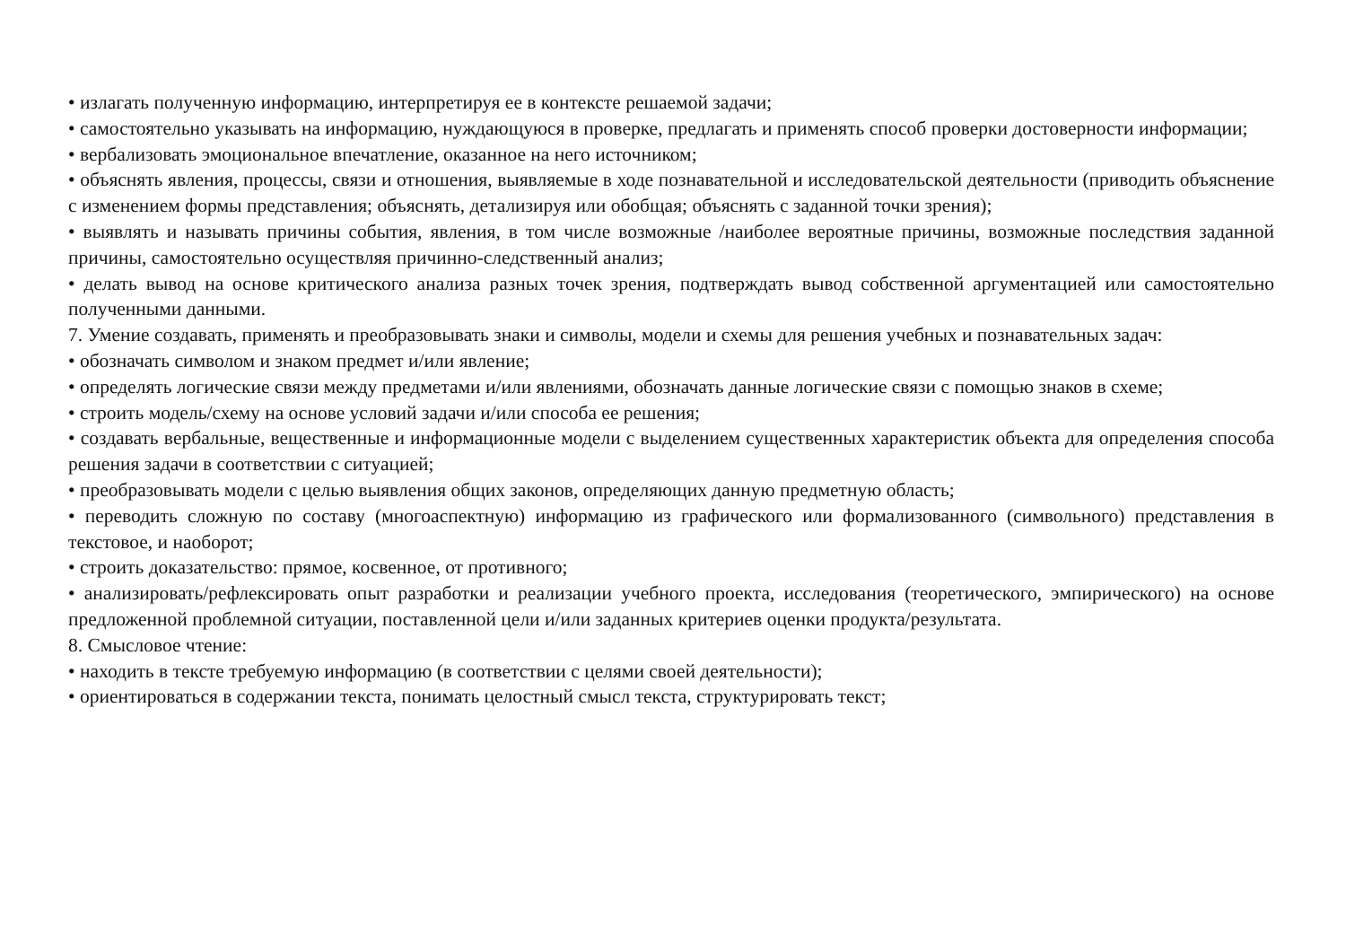• излагать полученную информацию, интерпретируя ее в контексте решаемой задачи;
• самостоятельно указывать на информацию, нуждающуюся в проверке, предлагать и применять способ проверки достоверности информации;
• вербализовать эмоциональное впечатление, оказанное на него источником;
• объяснять явления, процессы, связи и отношения, выявляемые в ходе познавательной и исследовательской деятельности (приводить объяснение с изменением формы представления; объяснять, детализируя или обобщая; объяснять с заданной точки зрения);
• выявлять и называть причины события, явления, в том числе возможные /наиболее вероятные причины, возможные последствия заданной причины, самостоятельно осуществляя причинно-следственный анализ;
• делать вывод на основе критического анализа разных точек зрения, подтверждать вывод собственной аргументацией или самостоятельно полученными данными.
7. Умение создавать, применять и преобразовывать знаки и символы, модели и схемы для решения учебных и познавательных задач:
• обозначать символом и знаком предмет и/или явление;
• определять логические связи между предметами и/или явлениями, обозначать данные логические связи с помощью знаков в схеме;
• строить модель/схему на основе условий задачи и/или способа ее решения;
• создавать вербальные, вещественные и информационные модели с выделением существенных характеристик объекта для определения способа решения задачи в соответствии с ситуацией;
• преобразовывать модели с целью выявления общих законов, определяющих данную предметную область;
• переводить сложную по составу (многоаспектную) информацию из графического или формализованного (символьного) представления в текстовое, и наоборот;
• строить доказательство: прямое, косвенное, от противного;
• анализировать/рефлексировать опыт разработки и реализации учебного проекта, исследования (теоретического, эмпирического) на основе предложенной проблемной ситуации, поставленной цели и/или заданных критериев оценки продукта/результата.
8. Смысловое чтение:
• находить в тексте требуемую информацию (в соответствии с целями своей деятельности);
• ориентироваться в содержании текста, понимать целостный смысл текста, структурировать текст;